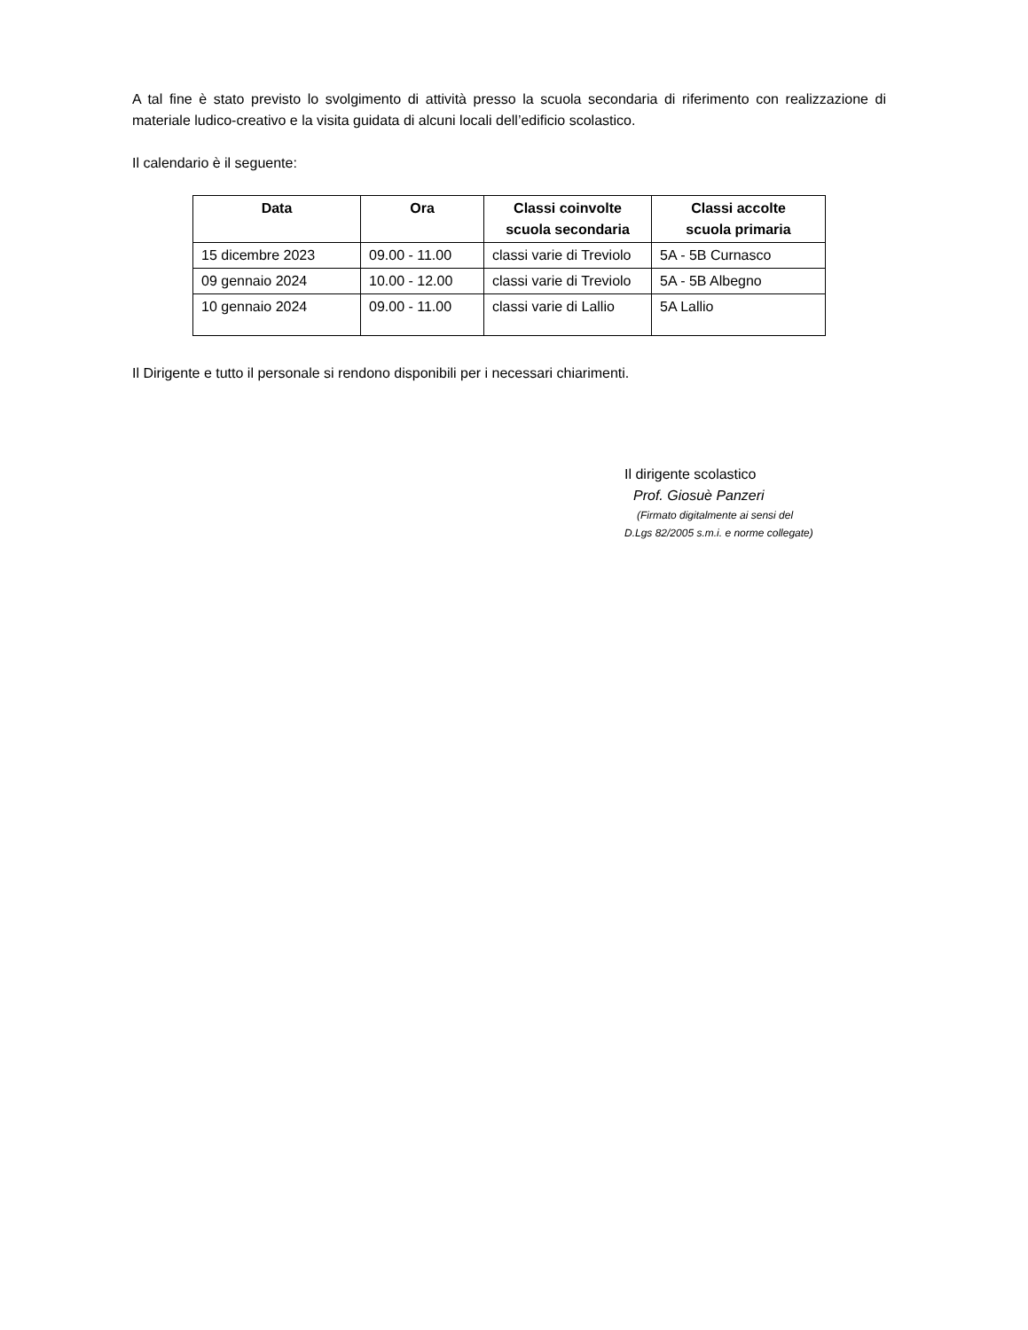A tal fine è stato previsto lo svolgimento di attività presso la scuola secondaria di riferimento con realizzazione di materiale ludico-creativo e la visita guidata di alcuni locali dell’edificio scolastico.
Il calendario è il seguente:
| Data | Ora | Classi coinvolte scuola secondaria | Classi accolte scuola primaria |
| --- | --- | --- | --- |
| 15 dicembre 2023 | 09.00 - 11.00 | classi varie di Treviolo | 5A - 5B Curnasco |
| 09 gennaio 2024 | 10.00 - 12.00 | classi varie di Treviolo | 5A - 5B Albegno |
| 10 gennaio 2024 | 09.00 - 11.00 | classi varie di Lallio | 5A Lallio |
Il Dirigente e tutto il personale si rendono disponibili per i necessari chiarimenti.
Il dirigente scolastico
Prof. Giosuè Panzeri
(Firmato digitalmente ai sensi del
D.Lgs 82/2005 s.m.i. e norme collegate)